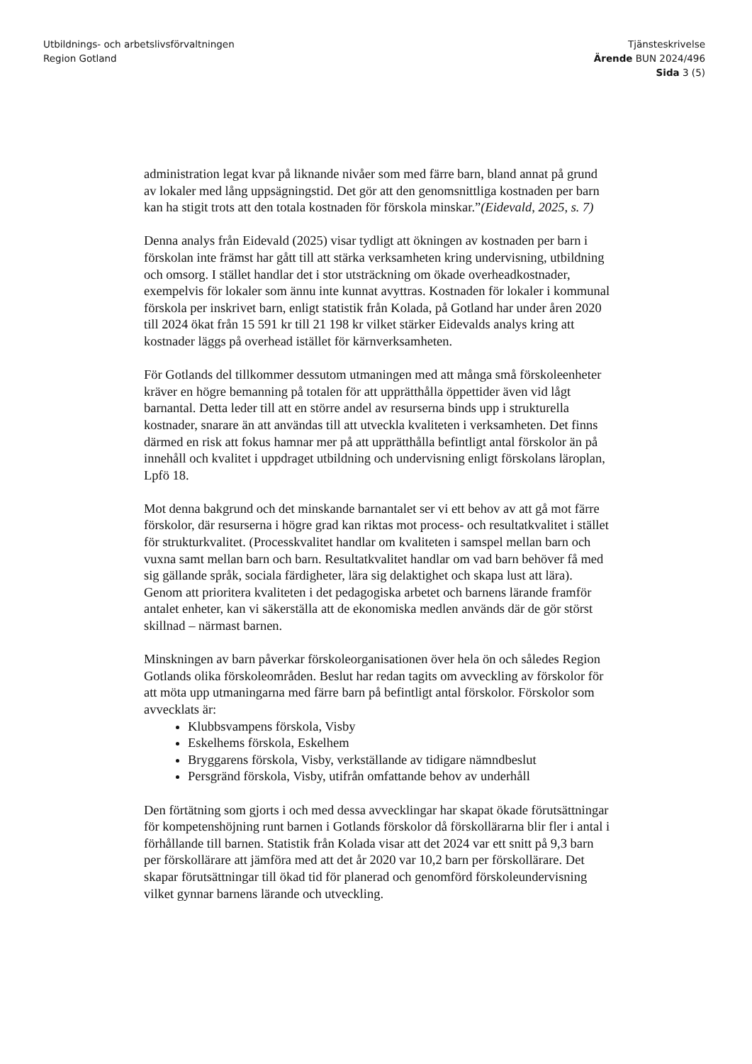Utbildnings- och arbetslivsförvaltningen
Region Gotland
Tjänsteskrivelse
Ärende BUN 2024/496
Sida 3 (5)
administration legat kvar på liknande nivåer som med färre barn, bland annat på grund av lokaler med lång uppsägningstid. Det gör att den genomsnittliga kostnaden per barn kan ha stigit trots att den totala kostnaden för förskola minskar.”(Eidevald, 2025, s. 7)
Denna analys från Eidevald (2025) visar tydligt att ökningen av kostnaden per barn i förskolan inte främst har gått till att stärka verksamheten kring undervisning, utbildning och omsorg. I stället handlar det i stor utsträckning om ökade overheadkostnader, exempelvis för lokaler som ännu inte kunnat avyttras. Kostnaden för lokaler i kommunal förskola per inskrivet barn, enligt statistik från Kolada, på Gotland har under åren 2020 till 2024 ökat från 15 591 kr till 21 198 kr vilket stärker Eidevalds analys kring att kostnader läggs på overhead istället för kärnverksamheten.
För Gotlands del tillkommer dessutom utmaningen med att många små förskoleenheter kräver en högre bemanning på totalen för att upprätthålla öppettider även vid lågt barnantal. Detta leder till att en större andel av resurserna binds upp i strukturella kostnader, snarare än att användas till att utveckla kvaliteten i verksamheten. Det finns därmed en risk att fokus hamnar mer på att upprätthålla befintligt antal förskolor än på innehåll och kvalitet i uppdraget utbildning och undervisning enligt förskolans läroplan, Lpfö 18.
Mot denna bakgrund och det minskande barnantalet ser vi ett behov av att gå mot färre förskolor, där resurserna i högre grad kan riktas mot process- och resultatkvalitet i stället för strukturkvalitet. (Processkvalitet handlar om kvaliteten i samspel mellan barn och vuxna samt mellan barn och barn. Resultatkvalitet handlar om vad barn behöver få med sig gällande språk, sociala färdigheter, lära sig delaktighet och skapa lust att lära). Genom att prioritera kvaliteten i det pedagogiska arbetet och barnens lärande framför antalet enheter, kan vi säkerställa att de ekonomiska medlen används där de gör störst skillnad – närmast barnen.
Minskningen av barn påverkar förskoleorganisationen över hela ön och således Region Gotlands olika förskoleområden. Beslut har redan tagits om avveckling av förskolor för att möta upp utmaningarna med färre barn på befintligt antal förskolor. Förskolor som avvecklats är:
Klubbsvampens förskola, Visby
Eskelhems förskola, Eskelhem
Bryggarens förskola, Visby, verkställande av tidigare nämndbeslut
Persgränd förskola, Visby, utifrån omfattande behov av underhåll
Den förtätning som gjorts i och med dessa avvecklingar har skapat ökade förutsättningar för kompetenshöjning runt barnen i Gotlands förskolor då förskollärarna blir fler i antal i förhållande till barnen. Statistik från Kolada visar att det 2024 var ett snitt på 9,3 barn per förskollärare att jämföra med att det år 2020 var 10,2 barn per förskollärare. Det skapar förutsättningar till ökad tid för planerad och genomförd förskoleundervisning vilket gynnar barnens lärande och utveckling.